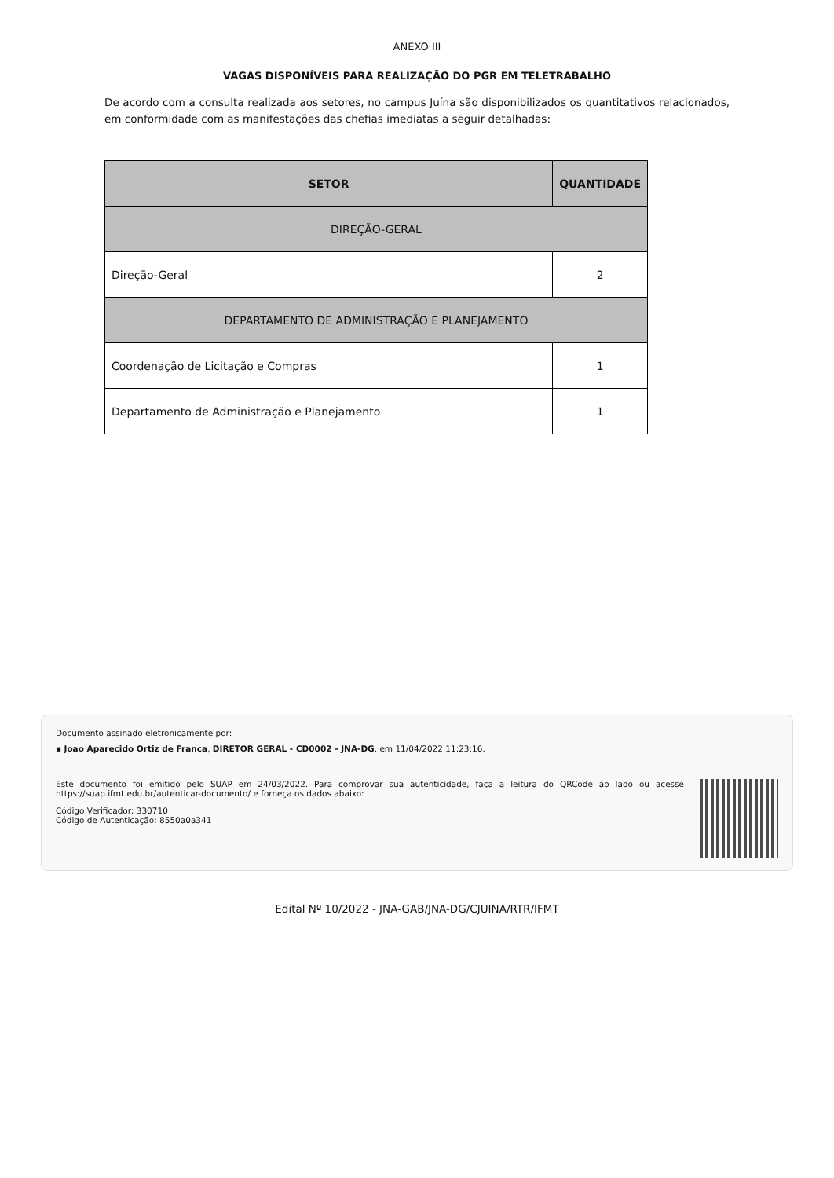ANEXO III
VAGAS DISPONÍVEIS PARA REALIZAÇÃO DO PGR EM TELETRABALHO
De acordo com a consulta realizada aos setores, no campus Juína são disponibilizados os quantitativos relacionados, em conformidade com as manifestações das chefias imediatas a seguir detalhadas:
| SETOR | QUANTIDADE |
| --- | --- |
| DIREÇÃO-GERAL | |
| Direção-Geral | 2 |
| DEPARTAMENTO DE ADMINISTRAÇÃO E PLANEJAMENTO | |
| Coordenação de Licitação e Compras | 1 |
| Departamento de Administração e Planejamento | 1 |
Documento assinado eletronicamente por:
▪ Joao Aparecido Ortiz de Franca, DIRETOR GERAL - CD0002 - JNA-DG, em 11/04/2022 11:23:16.
Este documento foi emitido pelo SUAP em 24/03/2022. Para comprovar sua autenticidade, faça a leitura do QRCode ao lado ou acesse https://suap.ifmt.edu.br/autenticar-documento/ e forneça os dados abaixo:
Código Verificador: 330710
Código de Autenticação: 8550a0a341
Edital Nº 10/2022 - JNA-GAB/JNA-DG/CJUINA/RTR/IFMT